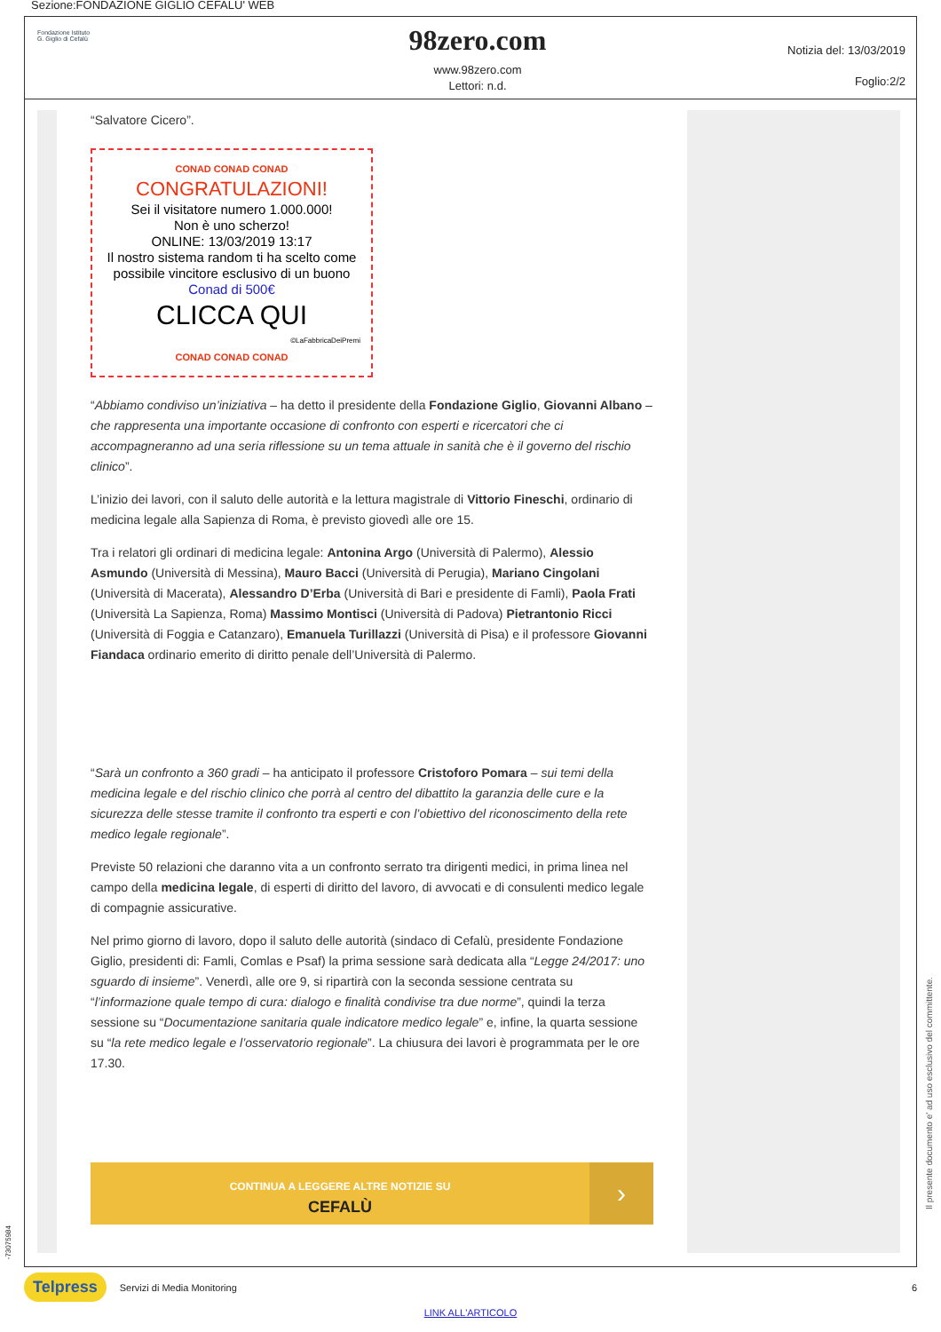Sezione:FONDAZIONE GIGLIO CEFALU' WEB
Fondazione Istituto
G. Giglio di Cefalù
98zero.com
www.98zero.com
Lettori: n.d.
Notizia del: 13/03/2019
Foglio:2/2
“Salvatore Cicero”.
CONAD CONAD CONAD
CONGRATULAZIONI!
Sei il visitatore numero 1.000.000!
Non è uno scherzo!
ONLINE: 13/03/2019 13:17
Il nostro sistema random ti ha scelto come possibile vincitore esclusivo di un buono Conad di 500€
CLICCA QUI
©LaFabbricaDeiPremi
CONAD CONAD CONAD
“Abbiamo condiviso un’iniziativa – ha detto il presidente della Fondazione Giglio, Giovanni Albano – che rappresenta una importante occasione di confronto con esperti e ricercatori che ci accompagneranno ad una seria riflessione su un tema attuale in sanità che è il governo del rischio clinico”.
L’inizio dei lavori, con il saluto delle autorità e la lettura magistrale di Vittorio Fineschi, ordinario di medicina legale alla Sapienza di Roma, è previsto giovedì alle ore 15.
Tra i relatori gli ordinari di medicina legale: Antonina Argo (Università di Palermo), Alessio Asmundo (Università di Messina), Mauro Bacci (Università di Perugia), Mariano Cingolani (Università di Macerata), Alessandro D’Erba (Università di Bari e presidente di Famli), Paola Frati (Università La Sapienza, Roma) Massimo Montisci (Università di Padova) Pietrantonio Ricci (Università di Foggia e Catanzaro), Emanuela Turillazzi (Università di Pisa) e il professore Giovanni Fiandaca ordinario emerito di diritto penale dell’Università di Palermo.
“Sarà un confronto a 360 gradi – ha anticipato il professore Cristoforo Pomara – sui temi della medicina legale e del rischio clinico che porrà al centro del dibattito la garanzia delle cure e la sicurezza delle stesse tramite il confronto tra esperti e con l’obiettivo del riconoscimento della rete medico legale regionale”.
Previste 50 relazioni che daranno vita a un confronto serrato tra dirigenti medici, in prima linea nel campo della medicina legale, di esperti di diritto del lavoro, di avvocati e di consulenti medico legale di compagnie assicurative.
Nel primo giorno di lavoro, dopo il saluto delle autorità (sindaco di Cefalù, presidente Fondazione Giglio, presidenti di: Famli, Comlas e Psaf) la prima sessione sarà dedicata alla “Legge 24/2017: uno sguardo di insieme”. Venerdì, alle ore 9, si ripartirà con la seconda sessione centrata su “l’informazione quale tempo di cura: dialogo e finalità condivise tra due norme”, quindi la terza sessione su “Documentazione sanitaria quale indicatore medico legale” e, infine, la quarta sessione su “la rete medico legale e l’osservatorio regionale”. La chiusura dei lavori è programmata per le ore 17.30.
CONTINUA A LEGGERE ALTRE NOTIZIE SU
CEFALÙ
›
Il presente documento e' ad uso esclusivo del committente.
Telpress Servizi di Media Monitoring 6
LINK ALL'ARTICOLO
-73075984